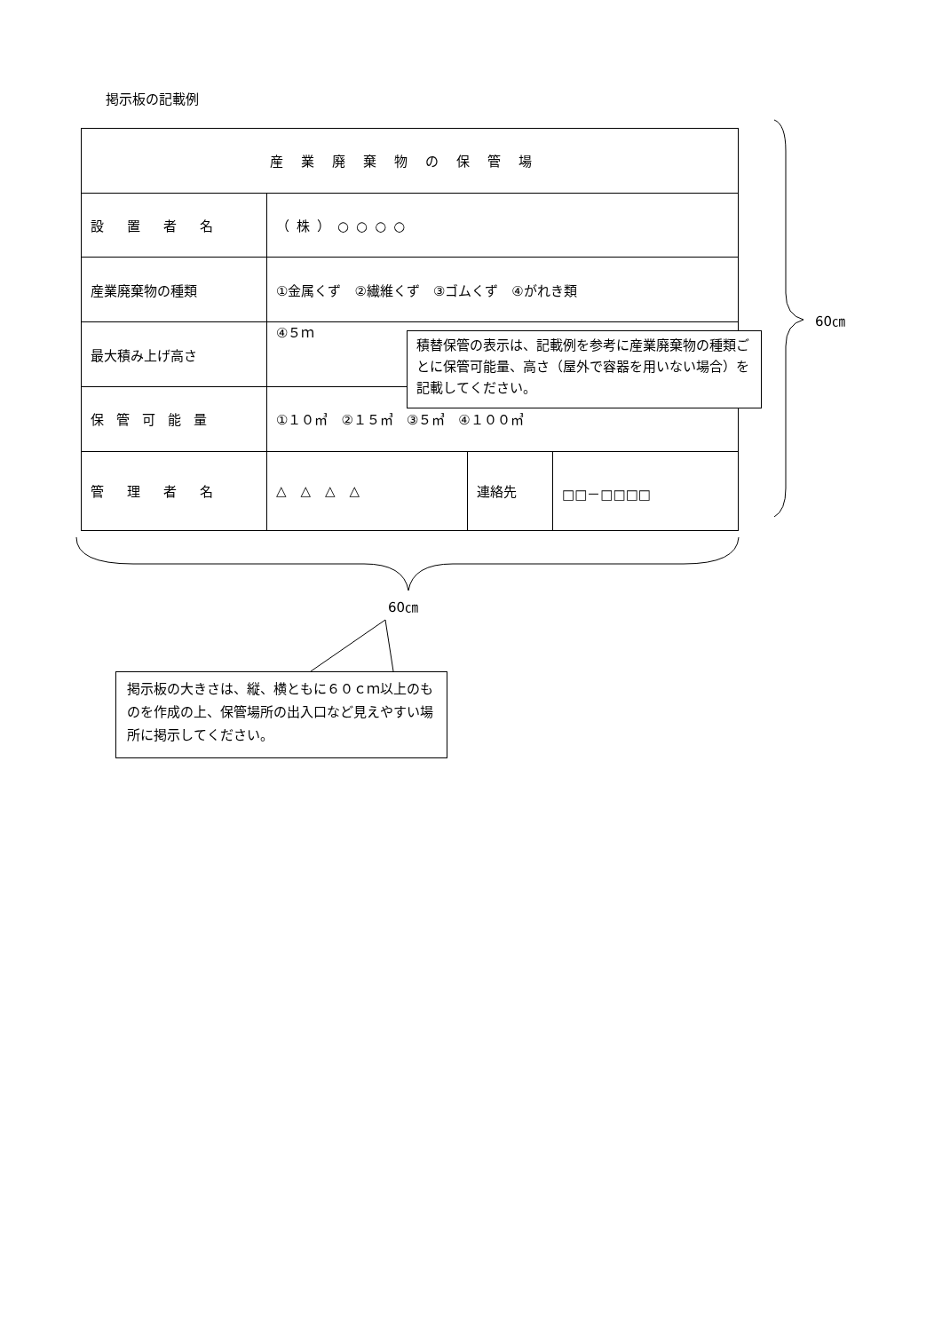掲示板の記載例
| 産業廃棄物の保管場 | | | |
| 設置者名 | （株）○○○○ | | |
| 産業廃棄物の種類 | ①金属くず ②繊維くず ③ゴムくず ④がれき類 | | |
| 最大積み上げ高さ | ④５ｍ | | |
| 保管可能量 | ①１０㎥ ②１５㎥ ③５㎥ ④１００㎥ | | |
| 管理者名 | △△△△ | 連絡先 | □□－□□□□ |
積替保管の表示は、記載例を参考に産業廃棄物の種類ごとに保管可能量、高さ（屋外で容器を用いない場合）を記載してください。
60㎝
60㎝
掲示板の大きさは、縦、横ともに６０ｃｍ以上のものを作成の上、保管場所の出入口など見えやすい場所に掲示してください。